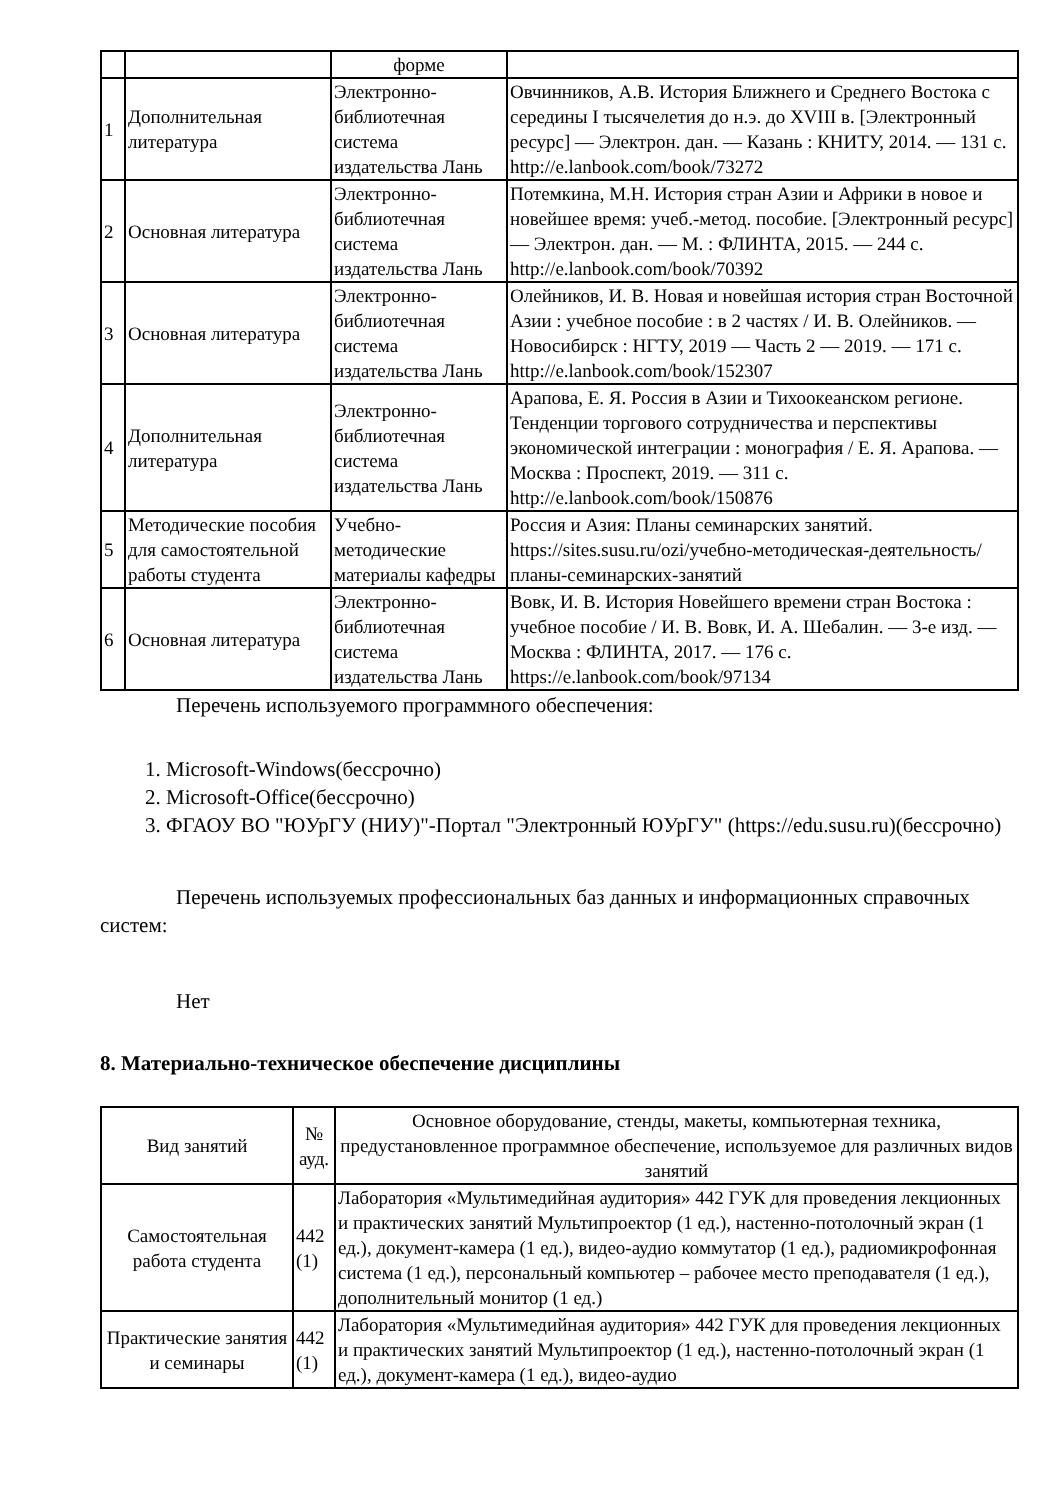| | | форме | |
| 1 | Дополнительная литература | Электронно-библиотечная система издательства Лань | Овчинников, А.В. История Ближнего и Среднего Востока с середины I тысячелетия до н.э. до XVIII в. [Электронный ресурс] — Электрон. дан. — Казань : КНИТУ, 2014. — 131 с. http://e.lanbook.com/book/73272 |
| 2 | Основная литература | Электронно-библиотечная система издательства Лань | Потемкина, М.Н. История стран Азии и Африки в новое и новейшее время: учеб.-метод. пособие. [Электронный ресурс] — Электрон. дан. — М. : ФЛИНТА, 2015. — 244 с. http://e.lanbook.com/book/70392 |
| 3 | Основная литература | Электронно-библиотечная система издательства Лань | Олейников, И. В. Новая и новейшая история стран Восточной Азии : учебное пособие : в 2 частях / И. В. Олейников. — Новосибирск : НГТУ, 2019 — Часть 2 — 2019. — 171 с. http://e.lanbook.com/book/152307 |
| 4 | Дополнительная литература | Электронно-библиотечная система издательства Лань | Арапова, Е. Я. Россия в Азии и Тихоокеанском регионе. Тенденции торгового сотрудничества и перспективы экономической интеграции : монография / Е. Я. Арапова. — Москва : Проспект, 2019. — 311 с. http://e.lanbook.com/book/150876 |
| 5 | Методические пособия для самостоятельной работы студента | Учебно-методические материалы кафедры | Россия и Азия: Планы семинарских занятий. https://sites.susu.ru/ozi/учебно-методическая-деятельность/планы-семинарских-занятий |
| 6 | Основная литература | Электронно-библиотечная система издательства Лань | Вовк, И. В. История Новейшего времени стран Востока : учебное пособие / И. В. Вовк, И. А. Шебалин. — 3-е изд. — Москва : ФЛИНТА, 2017. — 176 с. https://e.lanbook.com/book/97134 |
Перечень используемого программного обеспечения:
1. Microsoft-Windows(бессрочно)
2. Microsoft-Office(бессрочно)
3. ФГАОУ ВО "ЮУрГУ (НИУ)"-Портал "Электронный ЮУрГУ" (https://edu.susu.ru)(бессрочно)
Перечень используемых профессиональных баз данных и информационных справочных систем:
Нет
8. Материально-техническое обеспечение дисциплины
| Вид занятий | № ауд. | Основное оборудование, стенды, макеты, компьютерная техника, предустановленное программное обеспечение, используемое для различных видов занятий |
| --- | --- | --- |
| Самостоятельная работа студента | 442 (1) | Лаборатория «Мультимедийная аудитория» 442 ГУК для проведения лекционных и практических занятий Мультипроектор (1 ед.), настенно-потолочный экран (1 ед.), документ-камера (1 ед.), видео-аудио коммутатор (1 ед.), радиомикрофонная система (1 ед.), персональный компьютер – рабочее место преподавателя (1 ед.), дополнительный монитор (1 ед.) |
| Практические занятия и семинары | 442 (1) | Лаборатория «Мультимедийная аудитория» 442 ГУК для проведения лекционных и практических занятий Мультипроектор (1 ед.), настенно-потолочный экран (1 ед.), документ-камера (1 ед.), видео-аудио |